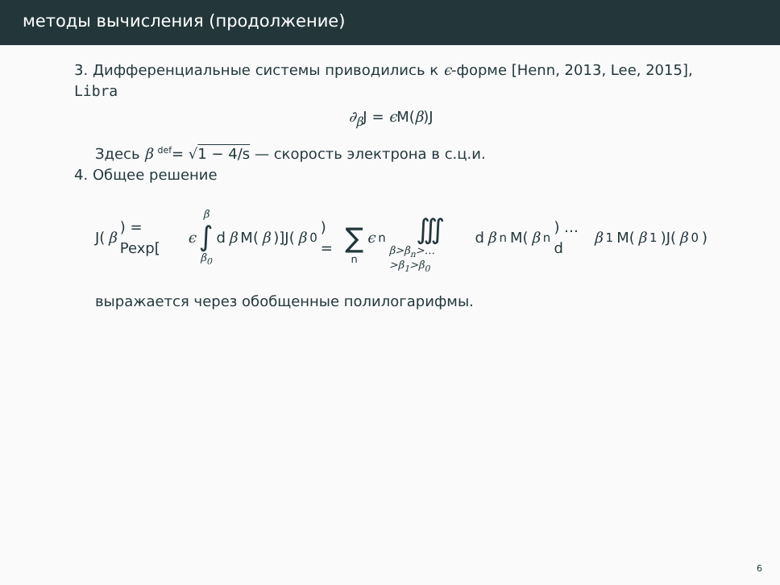методы вычисления (продолжение)
3. Дифференциальные системы приводились к ϵ-форме [Henn, 2013, Lee, 2015], Libra
∂<sub>β</sub> J = ϵ M(β)J
Здесь β <sup>def</sup>= √1 − 4/s — скорость электрона в с.ц.и.
4. Общее решение
J(β) = Pexp[ϵ β ∫ β<sub>0</sub> d β M(β)]J(β<sub>0</sub>) = ∑ n ϵ<sup>n</sup> ∭ β>β<sub>n</sub>>…>β<sub>1</sub>>β<sub>0</sub> d β<sub>n</sub>M(β<sub>n</sub>) … d β<sub>1</sub>M(β<sub>1</sub>)J(β<sub>0</sub>)
выражается через обобщенные полилогарифмы.
6